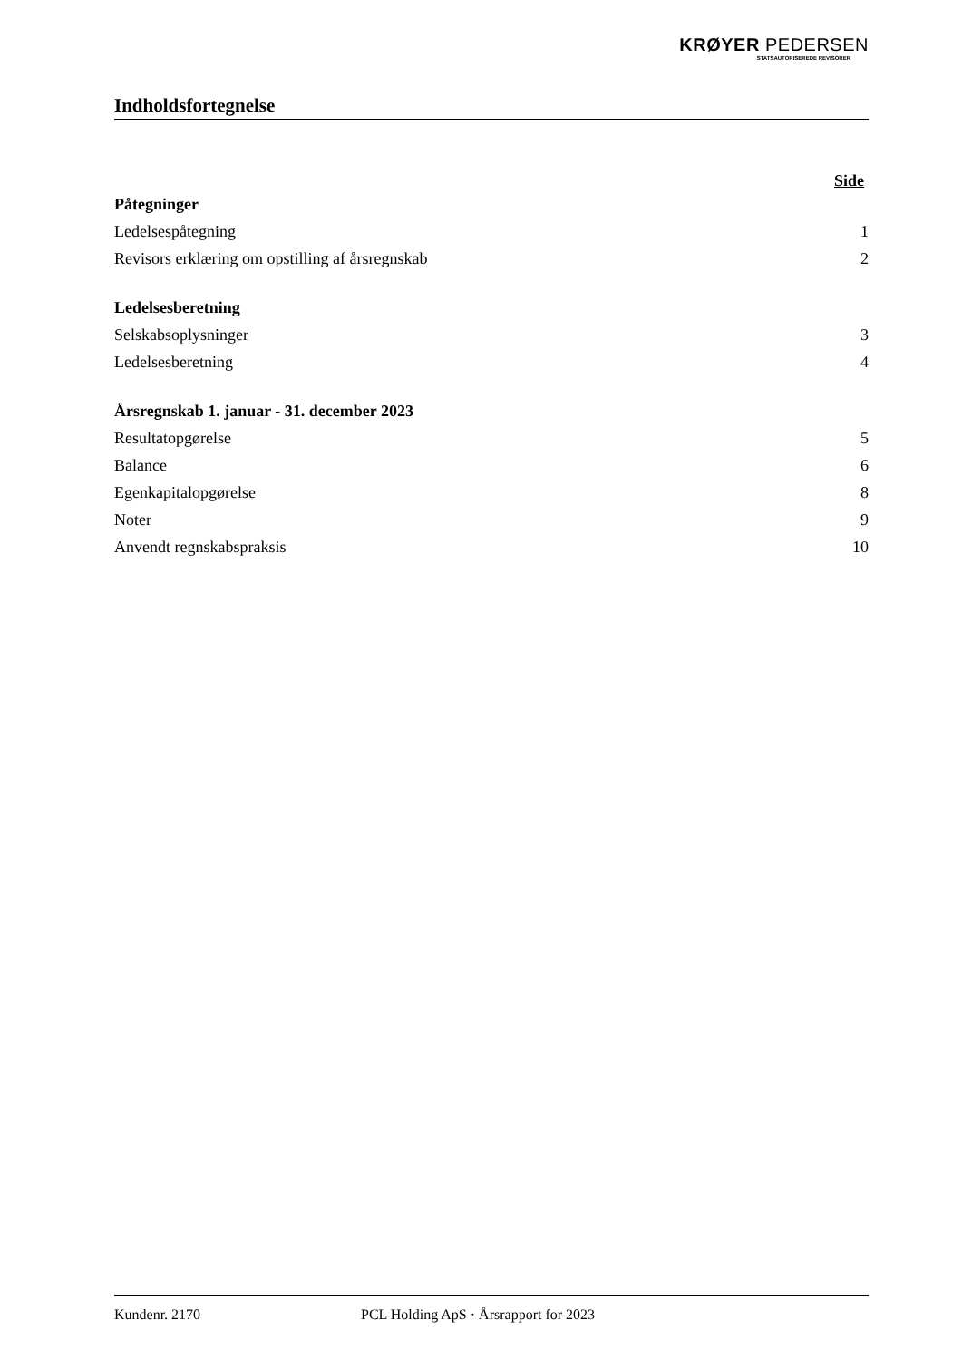KRØYER PEDERSEN
STATSAUTORISEREDE REVISORER
Indholdsfortegnelse
Side
Påtegninger
Ledelsespåtegning 1
Revisors erklæring om opstilling af årsregnskab 2
Ledelsesberetning
Selskabsoplysninger 3
Ledelsesberetning 4
Årsregnskab 1. januar - 31. december 2023
Resultatopgørelse 5
Balance 6
Egenkapitalopgørelse 8
Noter 9
Anvendt regnskabspraksis 10
Kundenr. 2170 PCL Holding ApS · Årsrapport for 2023